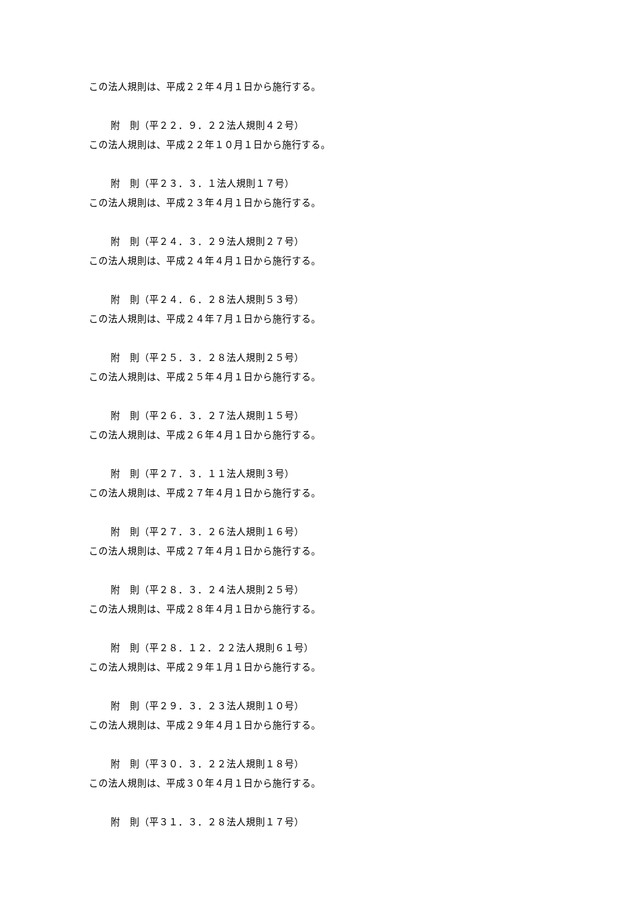この法人規則は、平成２２年４月１日から施行する。
附　則（平２２．９．２２法人規則４２号）
この法人規則は、平成２２年１０月１日から施行する。
附　則（平２３．３．１法人規則１７号）
この法人規則は、平成２３年４月１日から施行する。
附　則（平２４．３．２９法人規則２７号）
この法人規則は、平成２４年４月１日から施行する。
附　則（平２４．６．２８法人規則５３号）
この法人規則は、平成２４年７月１日から施行する。
附　則（平２５．３．２８法人規則２５号）
この法人規則は、平成２５年４月１日から施行する。
附　則（平２６．３．２７法人規則１５号）
この法人規則は、平成２６年４月１日から施行する。
附　則（平２７．３．１１法人規則３号）
この法人規則は、平成２７年４月１日から施行する。
附　則（平２７．３．２６法人規則１６号）
この法人規則は、平成２７年４月１日から施行する。
附　則（平２８．３．２４法人規則２５号）
この法人規則は、平成２８年４月１日から施行する。
附　則（平２８．１２．２２法人規則６１号）
この法人規則は、平成２９年１月１日から施行する。
附　則（平２９．３．２３法人規則１０号）
この法人規則は、平成２９年４月１日から施行する。
附　則（平３０．３．２２法人規則１８号）
この法人規則は、平成３０年４月１日から施行する。
附　則（平３１．３．２８法人規則１７号）